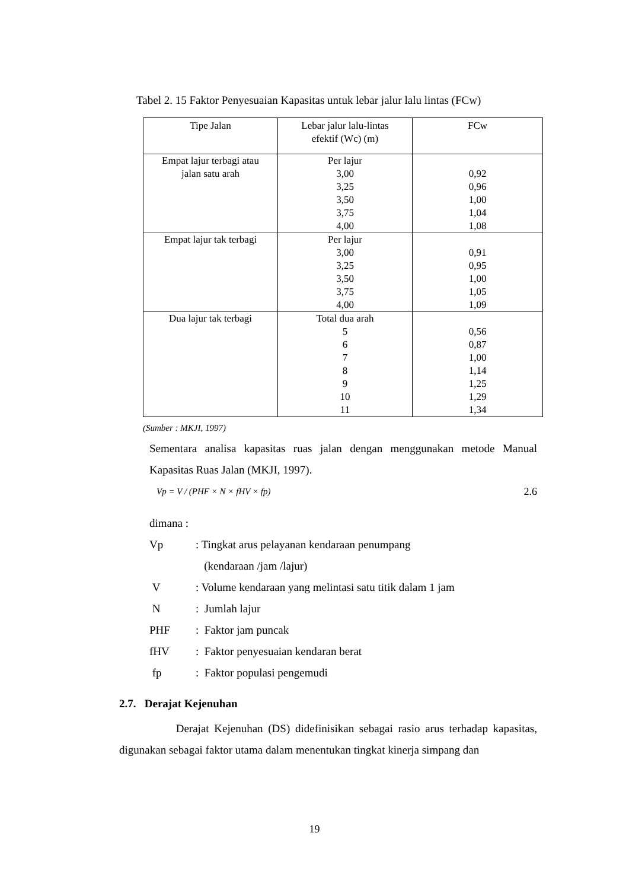Tabel 2. 15 Faktor Penyesuaian Kapasitas untuk lebar jalur lalu lintas (FCw)
| Tipe Jalan | Lebar jalur lalu-lintas efektif (Wc) (m) | FCw |
| --- | --- | --- |
| Empat lajur terbagi atau jalan satu arah | Per lajur 3,00 3,25 3,50 3,75 4,00 | 0,92 0,96 1,00 1,04 1,08 |
| Empat lajur tak terbagi | Per lajur 3,00 3,25 3,50 3,75 4,00 | 0,91 0,95 1,00 1,05 1,09 |
| Dua lajur tak terbagi | Total dua arah 5 6 7 8 9 10 11 | 0,56 0,87 1,00 1,14 1,25 1,29 1,34 |
(Sumber : MKJI, 1997)
Sementara analisa kapasitas ruas jalan dengan menggunakan metode Manual Kapasitas Ruas Jalan (MKJI, 1997).
Vp = V / (PHF × N × fHV × fp) 2.6
dimana :
Vp: Tingkat arus pelayanan kendaraan penumpang
(kendaraan /jam /lajur)
V: Volume kendaraan yang melintasi satu titik dalam 1 jam
N: Jumlah lajur
PHF: Faktor jam puncak
fHV: Faktor penyesuaian kendaran berat
fp: Faktor populasi pengemudi
2.7. Derajat Kejenuhan
Derajat Kejenuhan (DS) didefinisikan sebagai rasio arus terhadap kapasitas, digunakan sebagai faktor utama dalam menentukan tingkat kinerja simpang dan
19